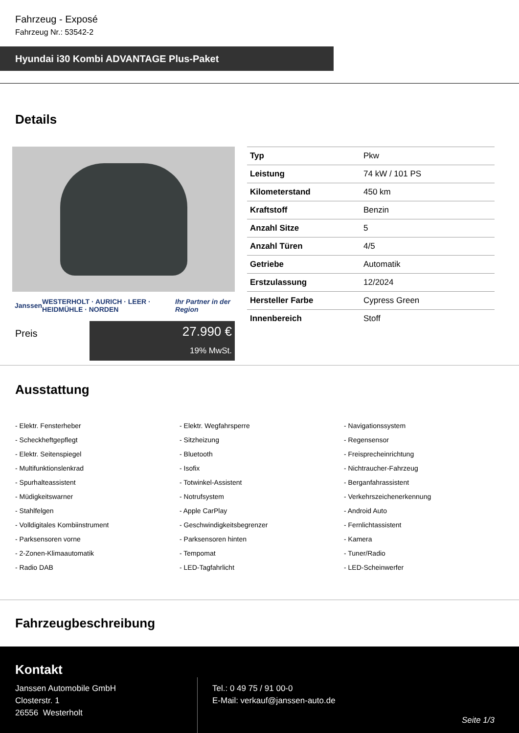Fahrzeug - Exposé
Fahrzeug Nr.: 53542-2
Hyundai i30 Kombi ADVANTAGE Plus-Paket
Details
Janssen WESTERHOLT · AURICH · LEER · HEIDMÜHLE · NORDEN Ihr Partner in der Region
Preis
27.990 €
19% MwSt.
| Typ | Pkw |
| Leistung | 74 kW / 101 PS |
| Kilometerstand | 450 km |
| Kraftstoff | Benzin |
| Anzahl Sitze | 5 |
| Anzahl Türen | 4/5 |
| Getriebe | Automatik |
| Erstzulassung | 12/2024 |
| Hersteller Farbe | Cypress Green |
| Innenbereich | Stoff |
Ausstattung
- Elektr. Fensterheber
- Elektr. Wegfahrsperre
- Navigationssystem
- Scheckheftgepflegt
- Sitzheizung
- Regensensor
- Elektr. Seitenspiegel
- Bluetooth
- Freisprecheinrichtung
- Multifunktionslenkrad
- Isofix
- Nichtraucher-Fahrzeug
- Spurhalteassistent
- Totwinkel-Assistent
- Berganfahrassistent
- Müdigkeitswarner
- Notrufsystem
- Verkehrszeichenerkennung
- Stahlfelgen
- Apple CarPlay
- Android Auto
- Volldigitales Kombiinstrument
- Geschwindigkeitsbegrenzer
- Fernlichtassistent
- Parksensoren vorne
- Parksensoren hinten
- Kamera
- 2-Zonen-Klimaautomatik
- Tempomat
- Tuner/Radio
- Radio DAB
- LED-Tagfahrlicht
- LED-Scheinwerfer
Fahrzeugbeschreibung
Kontakt
Janssen Automobile GmbH
Closterstr. 1
26556 Westerholt
Tel.: 0 49 75 / 91 00-0
E-Mail: verkauf@janssen-auto.de
Seite 1/3